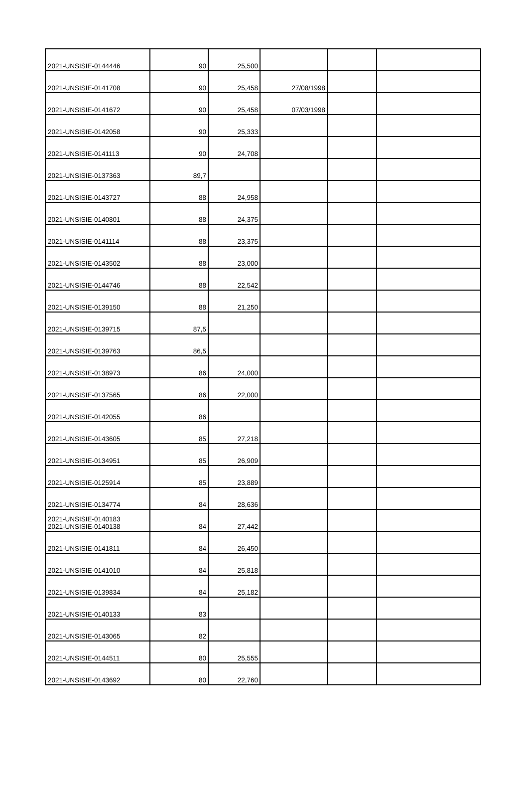| 2021-UNSISIE-0144446 | 90 | 25,500 | | | |
| 2021-UNSISIE-0141708 | 90 | 25,458 | 27/08/1998 | | |
| 2021-UNSISIE-0141672 | 90 | 25,458 | 07/03/1998 | | |
| 2021-UNSISIE-0142058 | 90 | 25,333 | | | |
| 2021-UNSISIE-0141113 | 90 | 24,708 | | | |
| 2021-UNSISIE-0137363 | 89,7 | | | | |
| 2021-UNSISIE-0143727 | 88 | 24,958 | | | |
| 2021-UNSISIE-0140801 | 88 | 24,375 | | | |
| 2021-UNSISIE-0141114 | 88 | 23,375 | | | |
| 2021-UNSISIE-0143502 | 88 | 23,000 | | | |
| 2021-UNSISIE-0144746 | 88 | 22,542 | | | |
| 2021-UNSISIE-0139150 | 88 | 21,250 | | | |
| 2021-UNSISIE-0139715 | 87,5 | | | | |
| 2021-UNSISIE-0139763 | 86,5 | | | | |
| 2021-UNSISIE-0138973 | 86 | 24,000 | | | |
| 2021-UNSISIE-0137565 | 86 | 22,000 | | | |
| 2021-UNSISIE-0142055 | 86 | | | | |
| 2021-UNSISIE-0143605 | 85 | 27,218 | | | |
| 2021-UNSISIE-0134951 | 85 | 26,909 | | | |
| 2021-UNSISIE-0125914 | 85 | 23,889 | | | |
| 2021-UNSISIE-0134774 | 84 | 28,636 | | | |
| 2021-UNSISIE-0140183 2021-UNSISIE-0140138 | 84 | 27,442 | | | |
| 2021-UNSISIE-0141811 | 84 | 26,450 | | | |
| 2021-UNSISIE-0141010 | 84 | 25,818 | | | |
| 2021-UNSISIE-0139834 | 84 | 25,182 | | | |
| 2021-UNSISIE-0140133 | 83 | | | | |
| 2021-UNSISIE-0143065 | 82 | | | | |
| 2021-UNSISIE-0144511 | 80 | 25,555 | | | |
| 2021-UNSISIE-0143692 | 80 | 22,760 | | | |